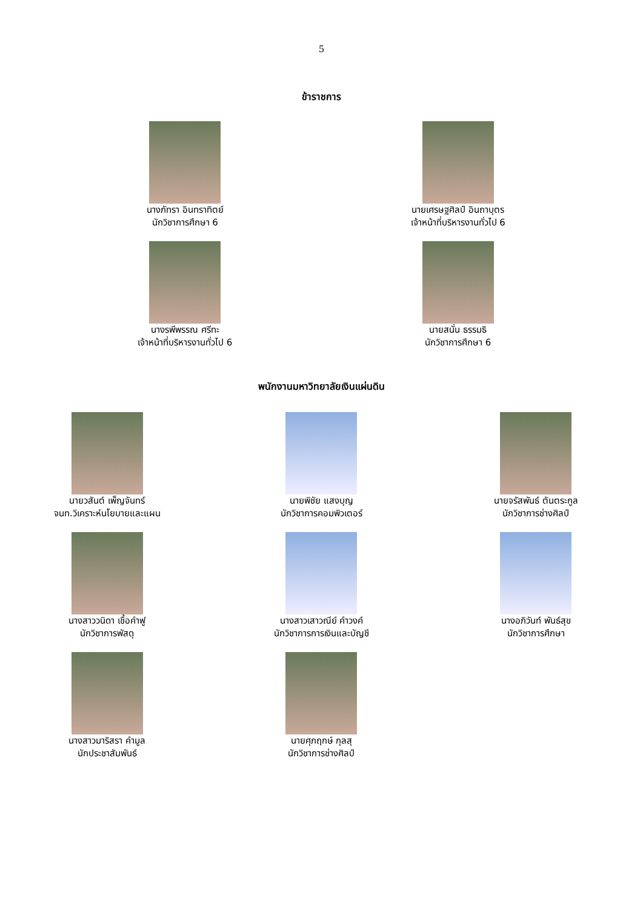5
ข้าราชการ
นางภัทรา อินทราทิตย์
นักวิชาการศึกษา 6
นายเศรษฐศิลป์ อินถาบุตร
เจ้าหน้าที่บริหารงานทั่วไป 6
นางรพีพรรณ ศรีทะ
เจ้าหน้าที่บริหารงานทั่วไป 6
นายสนั่น ธรรมธิ
นักวิชาการศึกษา 6
พนักงานมหาวิทยาลัยเงินแผ่นดิน
นายวสันต์ เพ็ญจันทร์
จนท.วิเคราะห์นโยบายและแผน
นายพิชัย แสงบุญ
นักวิชาการคอมพิวเตอร์
นายจรัสพันธ์ ตันตระกูล
นักวิชาการช่างศิลป์
นางสาววนิดา เชื้อคำฟู
นักวิชาการพัสดุ
นางสาวเสาวณีย์ คำวงค์
นักวิชาการการเงินและบัญชี
นางอภิวันท์ พันธ์สุข
นักวิชาการศึกษา
นางสาวมาริสรา คำมูล
นักประชาสัมพันธ์
นายศุภฤกษ์ กุลสุ
นักวิชาการช่างศิลป์